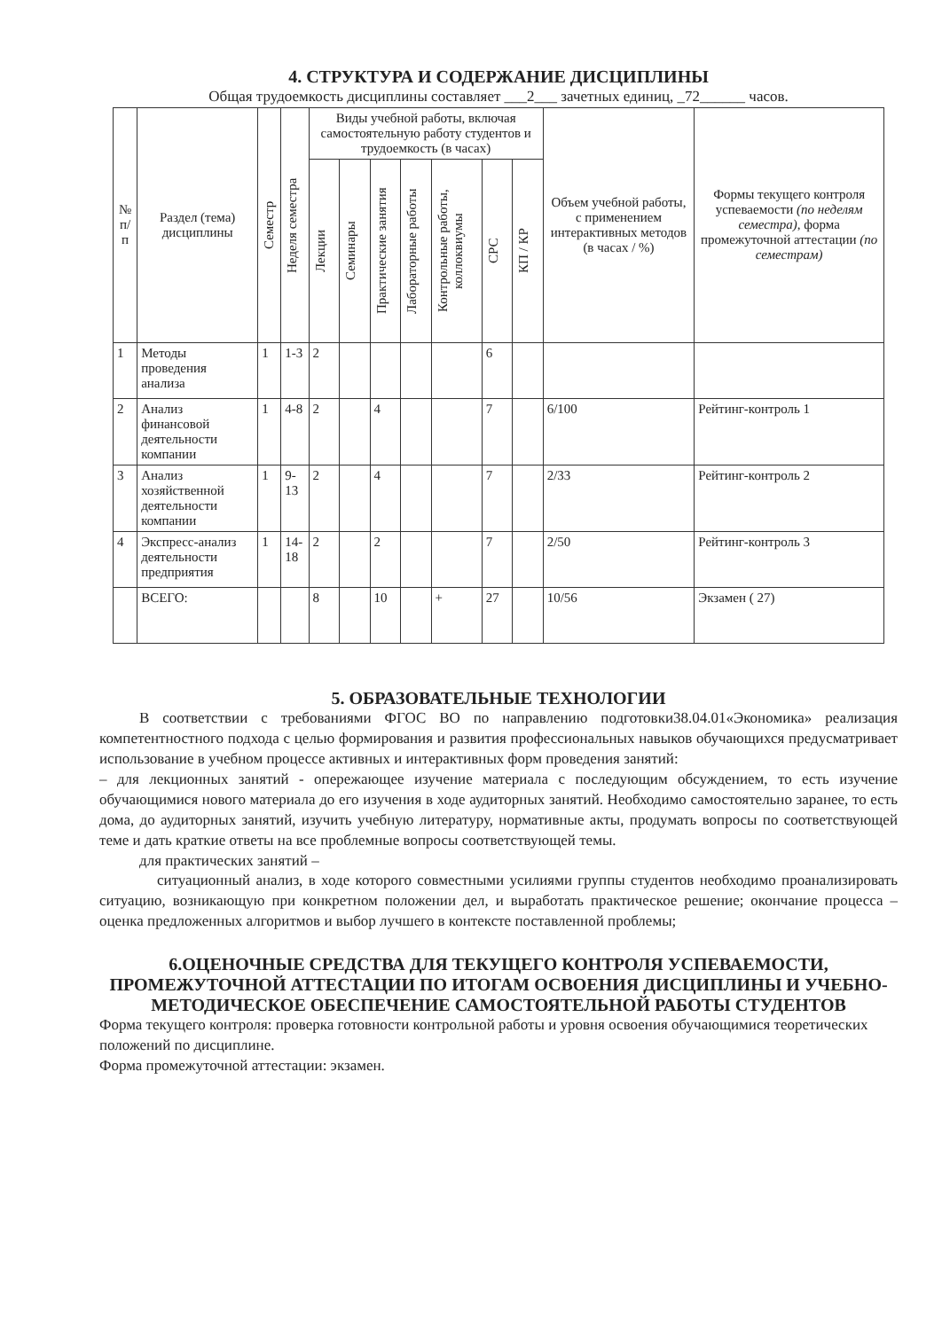4. СТРУКТУРА И СОДЕРЖАНИЕ ДИСЦИПЛИНЫ
Общая трудоемкость дисциплины составляет ___2___ зачетных единиц, _72______ часов.
| № п/п | Раздел (тема) дисциплины | Семестр | Неделя семестра | Виды учебной работы, включая самостоятельную работу студентов и трудоемкость (в часах) | | | | | | | Объем учебной работы, с применением интерактивных методов (в часах / %) | Формы текущего контроля успеваемости (по неделям семестра) , форма промежуточной аттестации (по семестрам) |
| --- | --- | --- | --- | --- | --- | --- | --- | --- | --- | --- | --- | --- |
| | | | | Лекции | Семинары | Практические занятия | Лабораторные работы | Контрольные работы, коллоквиумы | СРС | КП / КР | | |
| 1 | Методы проведения анализа | 1 | 1-3 | 2 | | | | | 6 | | | |
| 2 | Анализ финансовой деятельности компании | 1 | 4-8 | 2 | | 4 | | | 7 | | 6/100 | Рейтинг-контроль 1 |
| 3 | Анализ хозяйственной деятельности компании | 1 | 9-13 | 2 | | 4 | | | 7 | | 2/33 | Рейтинг-контроль 2 |
| 4 | Экспресс-анализ деятельности предприятия | 1 | 14-18 | 2 | | 2 | | | 7 | | 2/50 | Рейтинг-контроль 3 |
| | ВСЕГО: | | | 8 | | 10 | | + | 27 | | 10/56 | Экзамен ( 27) |
5. ОБРАЗОВАТЕЛЬНЫЕ ТЕХНОЛОГИИ
В соответствии с требованиями ФГОС ВО по направлению подготовки38.04.01«Экономика» реализация компетентностного подхода с целью формирования и развития профессиональных навыков обучающихся предусматривает использование в учебном процессе активных и интерактивных форм проведения занятий:
– для лекционных занятий - опережающее изучение материала с последующим обсуждением, то есть изучение обучающимися нового материала до его изучения в ходе аудиторных занятий. Необходимо самостоятельно заранее, то есть дома, до аудиторных занятий, изучить учебную литературу, нормативные акты, продумать вопросы по соответствующей теме и дать краткие ответы на все проблемные вопросы соответствующей темы.
для практических занятий –
ситуационный анализ, в ходе которого совместными усилиями группы студентов необходимо проанализировать ситуацию, возникающую при конкретном положении дел, и выработать практическое решение; окончание процесса – оценка предложенных алгоритмов и выбор лучшего в контексте поставленной проблемы;
6.ОЦЕНОЧНЫЕ СРЕДСТВА ДЛЯ ТЕКУЩЕГО КОНТРОЛЯ УСПЕВАЕМОСТИ, ПРОМЕЖУТОЧНОЙ АТТЕСТАЦИИ ПО ИТОГАМ ОСВОЕНИЯ ДИСЦИПЛИНЫ И УЧЕБНО-МЕТОДИЧЕСКОЕ ОБЕСПЕЧЕНИЕ САМОСТОЯТЕЛЬНОЙ РАБОТЫ СТУДЕНТОВ
Форма текущего контроля: проверка готовности контрольной работы и уровня освоения обучающимися теоретических положений по дисциплине.
Форма промежуточной аттестации: экзамен.